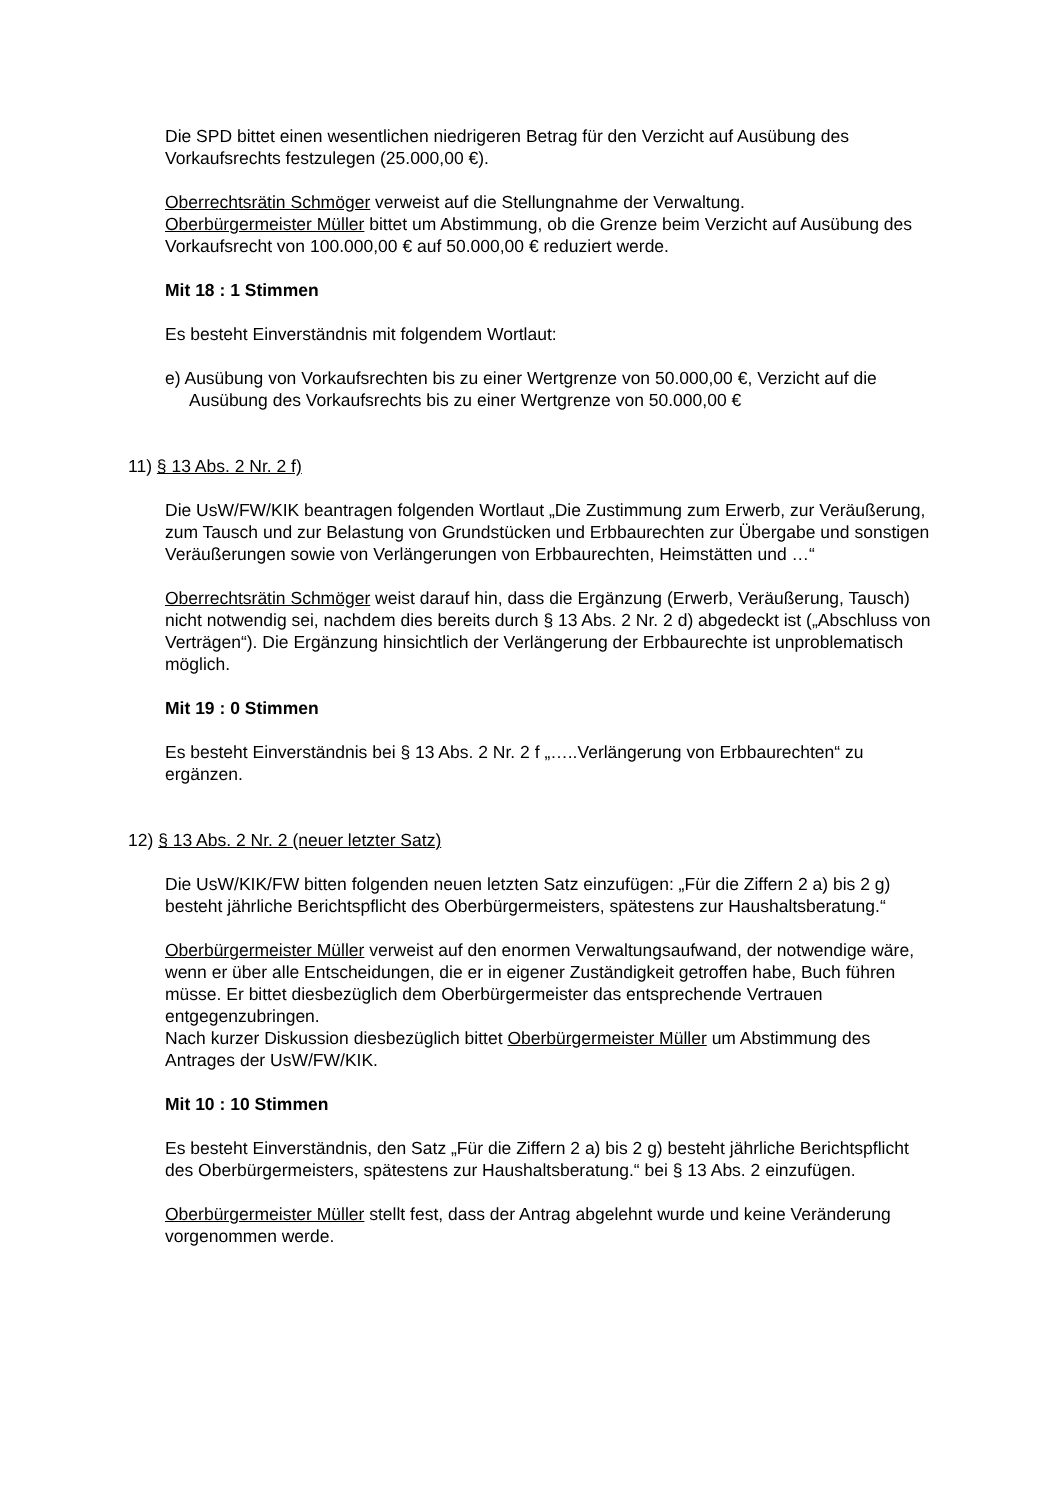Die SPD bittet einen wesentlichen niedrigeren Betrag für den Verzicht auf Ausübung des Vorkaufsrechts festzulegen (25.000,00 €).
Oberrechtsrätin Schmöger verweist auf die Stellungnahme der Verwaltung.
Oberbürgermeister Müller bittet um Abstimmung, ob die Grenze beim Verzicht auf Ausübung des Vorkaufsrecht von 100.000,00 € auf 50.000,00 € reduziert werde.
Mit 18 : 1 Stimmen
Es besteht Einverständnis mit folgendem Wortlaut:
e) Ausübung von Vorkaufsrechten bis zu einer Wertgrenze von 50.000,00 €, Verzicht auf die Ausübung des Vorkaufsrechts bis zu einer Wertgrenze von 50.000,00 €
11) § 13 Abs. 2 Nr. 2 f)
Die UsW/FW/KIK beantragen folgenden Wortlaut „Die Zustimmung zum Erwerb, zur Veräußerung, zum Tausch und zur Belastung von Grundstücken und Erbbaurechten zur Übergabe und sonstigen Veräußerungen sowie von Verlängerungen von Erbbaurechten, Heimstätten und …“
Oberrechtsrätin Schmöger weist darauf hin, dass die Ergänzung (Erwerb, Veräußerung, Tausch) nicht notwendig sei, nachdem dies bereits durch § 13 Abs. 2 Nr. 2 d) abgedeckt ist („Abschluss von Verträgen“). Die Ergänzung hinsichtlich der Verlängerung der Erbbaurechte ist unproblematisch möglich.
Mit 19 : 0 Stimmen
Es besteht Einverständnis bei § 13 Abs. 2 Nr. 2 f „…..Verlängerung von Erbbaurechten“ zu ergänzen.
12) § 13 Abs. 2 Nr. 2 (neuer letzter Satz)
Die UsW/KIK/FW bitten folgenden neuen letzten Satz einzufügen: „Für die Ziffern 2 a) bis 2 g) besteht jährliche Berichtspflicht des Oberbürgermeisters, spätestens zur Haushaltsberatung.“
Oberbürgermeister Müller verweist auf den enormen Verwaltungsaufwand, der notwendige wäre, wenn er über alle Entscheidungen, die er in eigener Zuständigkeit getroffen habe, Buch führen müsse. Er bittet diesbezüglich dem Oberbürgermeister das entsprechende Vertrauen entgegenzubringen.
Nach kurzer Diskussion diesbezüglich bittet Oberbürgermeister Müller um Abstimmung des Antrages der UsW/FW/KIK.
Mit 10 : 10 Stimmen
Es besteht Einverständnis, den Satz „Für die Ziffern 2 a) bis 2 g) besteht jährliche Berichtspflicht des Oberbürgermeisters, spätestens zur Haushaltsberatung.“ bei § 13 Abs. 2 einzufügen.
Oberbürgermeister Müller stellt fest, dass der Antrag abgelehnt wurde und keine Veränderung vorgenommen werde.